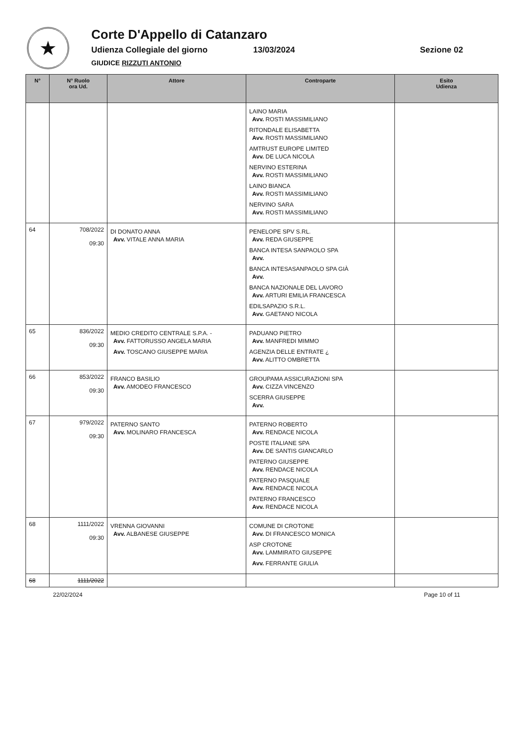★
Corte D'Appello di Catanzaro
Udienza Collegiale del giorno 13/03/2024 Sezione 02
GIUDICE RIZZUTI ANTONIO
| N° | N° Ruolo ora Ud. | Attore | Controparte | Esito Udienza |
| --- | --- | --- | --- | --- |
| | | | LAINO MARIA Avv. ROSTI MASSIMILIANO RITONDALE ELISABETTA Avv. ROSTI MASSIMILIANO AMTRUST EUROPE LIMITED Avv. DE LUCA NICOLA NERVINO ESTERINA Avv. ROSTI MASSIMILIANO LAINO BIANCA Avv. ROSTI MASSIMILIANO NERVINO SARA Avv. ROSTI MASSIMILIANO | |
| 64 | 708/2022 09:30 | DI DONATO ANNA Avv. VITALE ANNA MARIA | PENELOPE SPV S.RL. Avv. REDA GIUSEPPE BANCA INTESA SANPAOLO SPA Avv. BANCA INTESASANPAOLO SPA GIÀ Avv. BANCA NAZIONALE DEL LAVORO Avv. ARTURI EMILIA FRANCESCA EDILSAPAZIO S.R.L. Avv. GAETANO NICOLA | |
| 65 | 836/2022 09:30 | MEDIO CREDITO CENTRALE S.P.A. - Avv. FATTORUSSO ANGELA MARIA Avv. TOSCANO GIUSEPPE MARIA | PADUANO PIETRO Avv. MANFREDI MIMMO AGENZIA DELLE ENTRATE ¿ Avv. ALITTO OMBRETTA | |
| 66 | 853/2022 09:30 | FRANCO BASILIO Avv. AMODEO FRANCESCO | GROUPAMA ASSICURAZIONI SPA Avv. CIZZA VINCENZO SCERRA GIUSEPPE Avv. | |
| 67 | 979/2022 09:30 | PATERNO SANTO Avv. MOLINARO FRANCESCA | PATERNO ROBERTO Avv. RENDACE NICOLA POSTE ITALIANE SPA Avv. DE SANTIS GIANCARLO PATERNO GIUSEPPE Avv. RENDACE NICOLA PATERNO PASQUALE Avv. RENDACE NICOLA PATERNO FRANCESCO Avv. RENDACE NICOLA | |
| 68 | 1111/2022 09:30 | VRENNA GIOVANNI Avv. ALBANESE GIUSEPPE | COMUNE DI CROTONE Avv. DI FRANCESCO MONICA ASP CROTONE Avv. LAMMIRATO GIUSEPPE Avv. FERRANTE GIULIA | |
| 68 | 1111/2022 | | | |
22/02/2024 Page 10 of 11